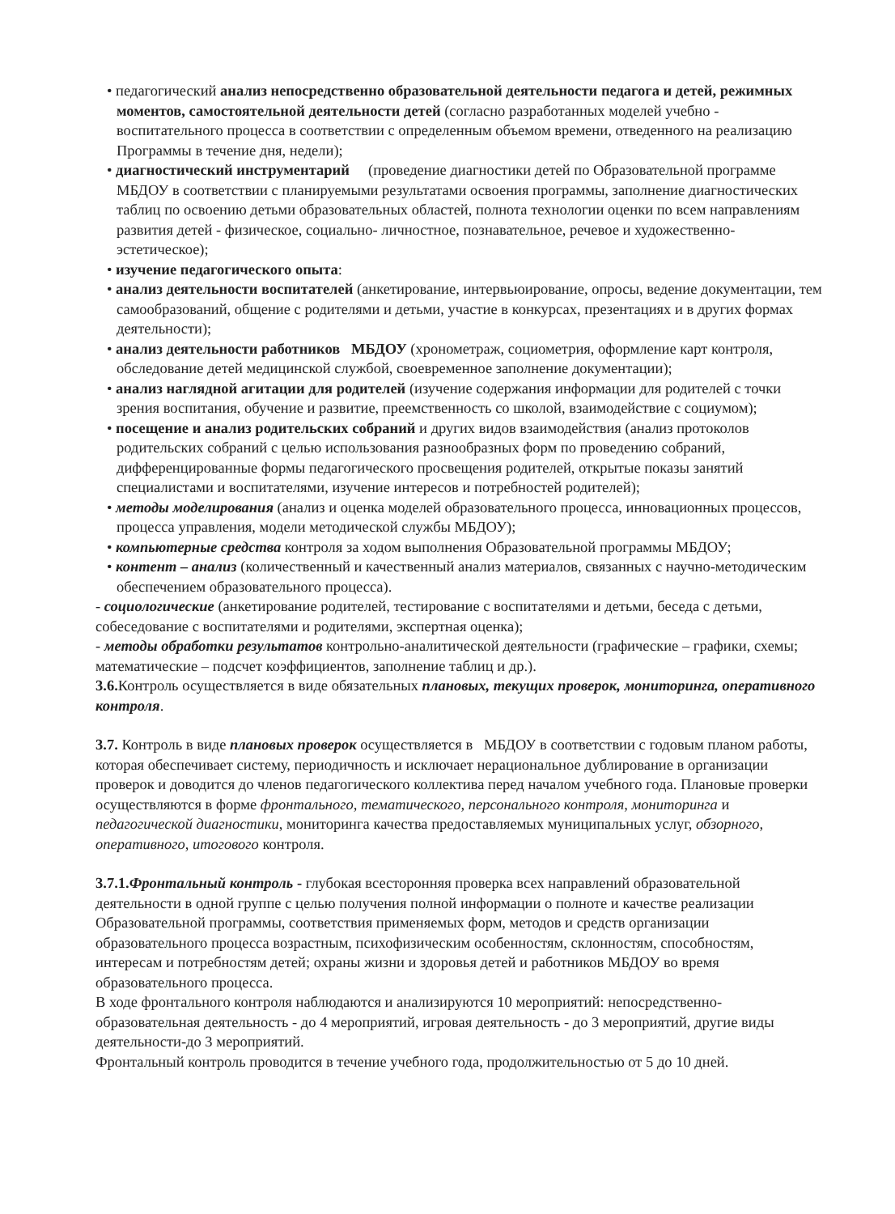• педагогический анализ непосредственно образовательной деятельности педагога и детей, режимных моментов, самостоятельной деятельности детей (согласно разработанных моделей учебно - воспитательного процесса в соответствии с определенным объемом времени, отведенного на реализацию Программы в течение дня, недели);
• диагностический инструментарий (проведение диагностики детей по Образовательной программе МБДОУ в соответствии с планируемыми результатами освоения программы, заполнение диагностических таблиц по освоению детьми образовательных областей, полнота технологии оценки по всем направлениям развития детей - физическое, социально- личностное, познавательное, речевое и художественно- эстетическое);
• изучение педагогического опыта:
• анализ деятельности воспитателей (анкетирование, интервьюирование, опросы, ведение документации, тем самообразований, общение с родителями и детьми, участие в конкурсах, презентациях и в других формах деятельности);
• анализ деятельности работников МБДОУ (хронометраж, социометрия, оформление карт контроля, обследование детей медицинской службой, своевременное заполнение документации);
• анализ наглядной агитации для родителей (изучение содержания информации для родителей с точки зрения воспитания, обучение и развитие, преемственность со школой, взаимодействие с социумом);
• посещение и анализ родительских собраний и других видов взаимодействия (анализ протоколов родительских собраний с целью использования разнообразных форм по проведению собраний, дифференцированные формы педагогического просвещения родителей, открытые показы занятий специалистами и воспитателями, изучение интересов и потребностей родителей);
• методы моделирования (анализ и оценка моделей образовательного процесса, инновационных процессов, процесса управления, модели методической службы МБДОУ);
• компьютерные средства контроля за ходом выполнения Образовательной программы МБДОУ;
• контент – анализ (количественный и качественный анализ материалов, связанных с научно-методическим обеспечением образовательного процесса).
- социологические (анкетирование родителей, тестирование с воспитателями и детьми, беседа с детьми, собеседование с воспитателями и родителями, экспертная оценка);
- методы обработки результатов контрольно-аналитической деятельности (графические – графики, схемы; математические – подсчет коэффициентов, заполнение таблиц и др.).
3.6. Контроль осуществляется в виде обязательных плановых, текущих проверок, мониторинга, оперативного контроля.
3.7. Контроль в виде плановых проверок осуществляется в МБДОУ в соответствии с годовым планом работы, которая обеспечивает систему, периодичность и исключает нерациональное дублирование в организации проверок и доводится до членов педагогического коллектива перед началом учебного года. Плановые проверки осуществляются в форме фронтального, тематического, персонального контроля, мониторинга и педагогической диагностики, мониторинга качества предоставляемых муниципальных услуг, обзорного, оперативного, итогового контроля.
3.7.1.Фронтальный контроль - глубокая всесторонняя проверка всех направлений образовательной деятельности в одной группе с целью получения полной информации о полноте и качестве реализации Образовательной программы, соответствия применяемых форм, методов и средств организации образовательного процесса возрастным, психофизическим особенностям, склонностям, способностям, интересам и потребностям детей; охраны жизни и здоровья детей и работников МБДОУ во время образовательного процесса.
В ходе фронтального контроля наблюдаются и анализируются 10 мероприятий: непосредственно-образовательная деятельность - до 4 мероприятий, игровая деятельность - до 3 мероприятий, другие виды деятельности-до 3 мероприятий.
Фронтальный контроль проводится в течение учебного года, продолжительностью от 5 до 10 дней.